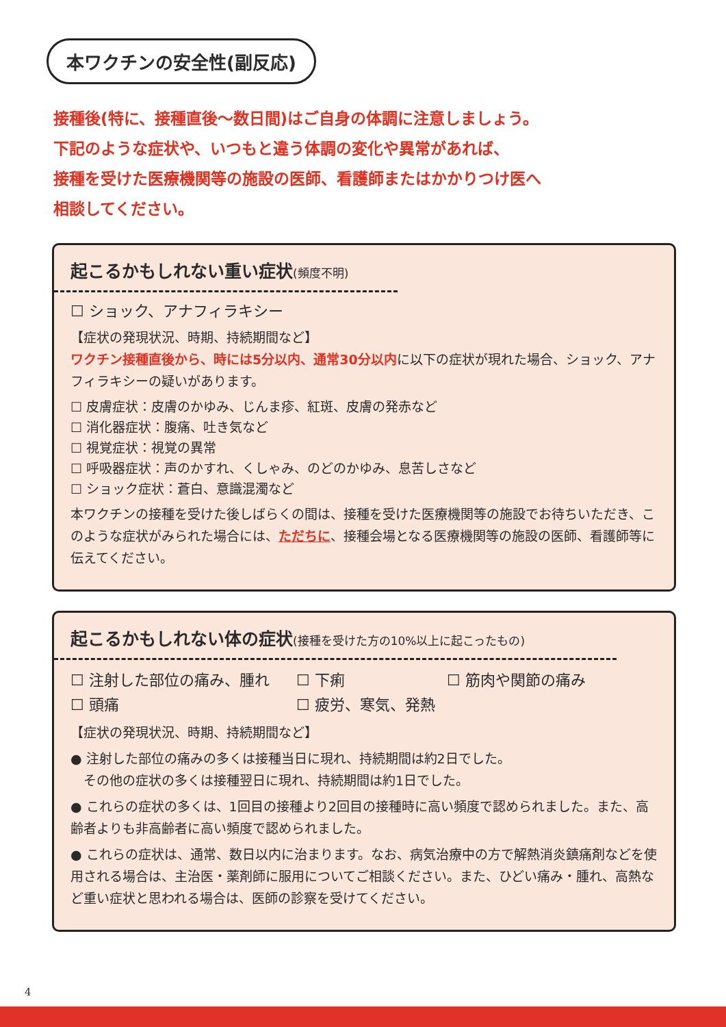本ワクチンの安全性(副反応)
接種後(特に、接種直後～数日間)はご自身の体調に注意しましょう。
下記のような症状や、いつもと違う体調の変化や異常があれば、
接種を受けた医療機関等の施設の医師、看護師またはかかりつけ医へ
相談してください。
起こるかもしれない重い症状(頻度不明)
☐ ショック、アナフィラキシー
【症状の発現状況、時期、持続期間など】
ワクチン接種直後から、時には5分以内、通常30分以内に以下の症状が現れた場合、ショック、アナフィラキシーの疑いがあります。
☐ 皮膚症状：皮膚のかゆみ、じんま疹、紅斑、皮膚の発赤など
☐ 消化器症状：腹痛、吐き気など
☐ 視覚症状：視覚の異常
☐ 呼吸器症状：声のかすれ、くしゃみ、のどのかゆみ、息苦しさなど
☐ ショック症状：蒼白、意識混濁など
本ワクチンの接種を受けた後しばらくの間は、接種を受けた医療機関等の施設でお待ちいただき、このような症状がみられた場合には、ただちに、接種会場となる医療機関等の施設の医師、看護師等に伝えてください。
起こるかもしれない体の症状(接種を受けた方の10%以上に起こったもの)
☐ 注射した部位の痛み、腫れ
☐ 下痢
☐ 筋肉や関節の痛み
☐ 頭痛
☐ 疲労、寒気、発熱
【症状の発現状況、時期、持続期間など】
● 注射した部位の痛みの多くは接種当日に現れ、持続期間は約2日でした。
　その他の症状の多くは接種翌日に現れ、持続期間は約1日でした。
● これらの症状の多くは、1回目の接種より2回目の接種時に高い頻度で認められました。また、高齢者よりも非高齢者に高い頻度で認められました。
● これらの症状は、通常、数日以内に治まります。なお、病気治療中の方で解熱消炎鎮痛剤などを使用される場合は、主治医・薬剤師に服用についてご相談ください。また、ひどい痛み・腫れ、高熱など重い症状と思われる場合は、医師の診察を受けてください。
4